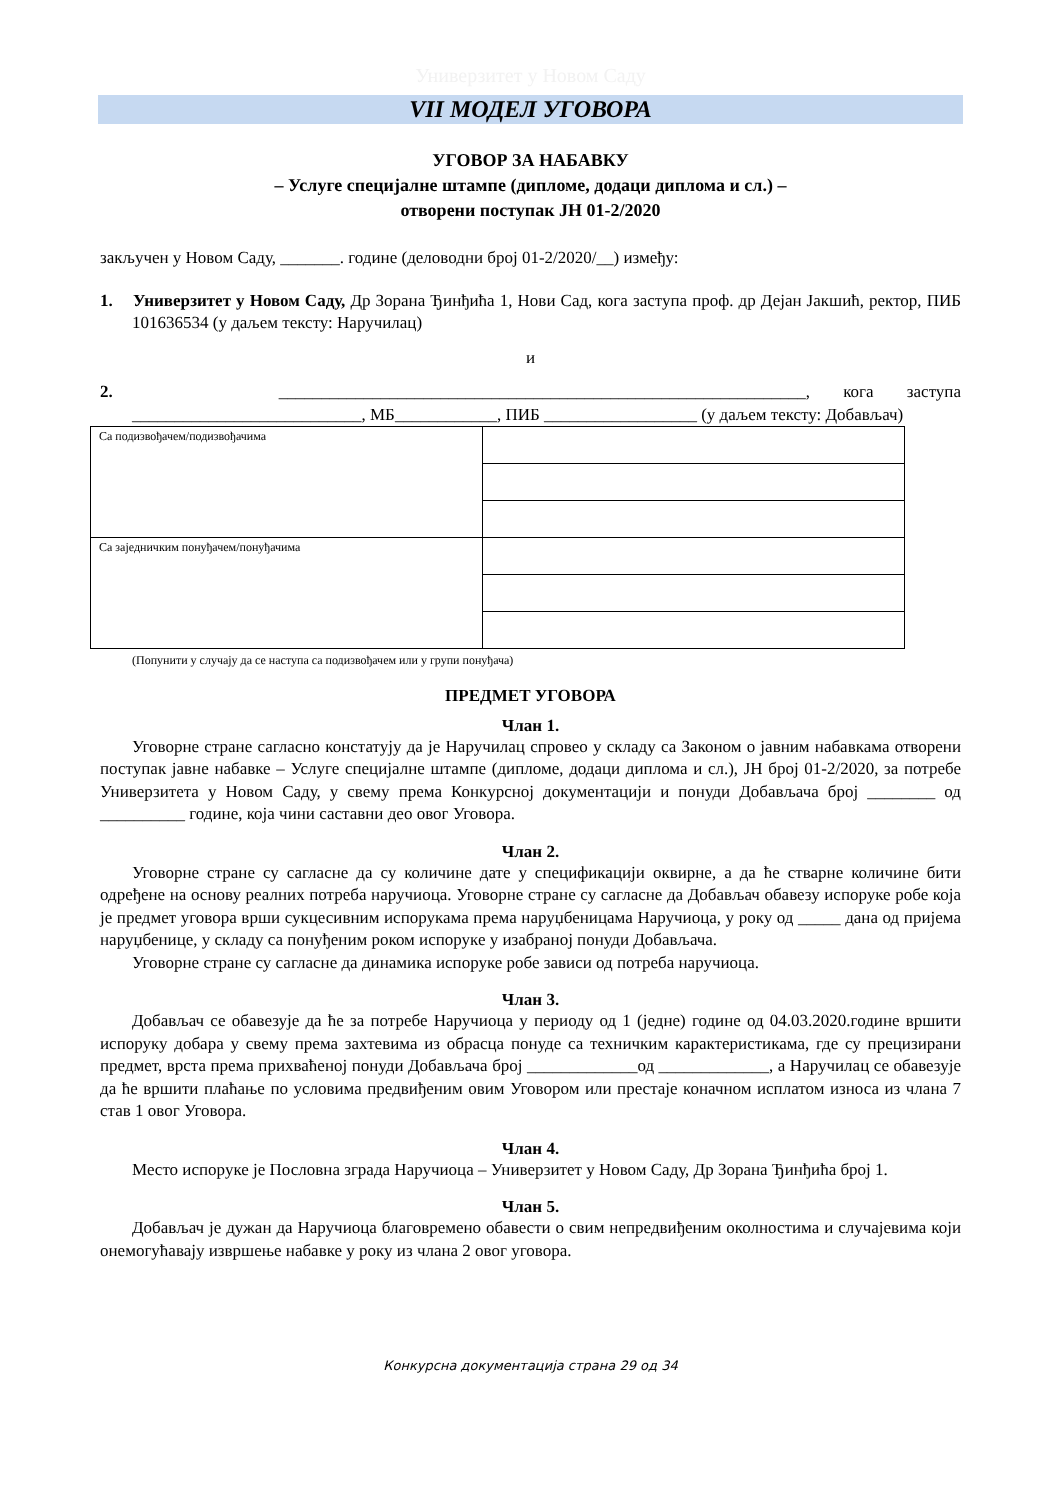Универзитет у Новом Саду
VII МОДЕЛ УГОВОРА
УГОВОР ЗА НАБАВКУ
– Услуге специјалне штампе (дипломе, додаци диплома и сл.) –
отворени поступак ЈН 01-2/2020
закључен у Новом Саду, _______. године (деловодни број 01-2/2020/__) између:
1. Универзитет у Новом Саду, Др Зорана Ђинђића 1, Нови Сад, кога заступа проф. др Дејан Јакшић, ректор, ПИБ 101636534 (у даљем тексту: Наручилац)
и
2. ______________________________________________________________, кога заступа ___________________________, МБ____________, ПИБ __________________ (у даљем тексту: Добављач)
| Са подизвођачем/подизвођачима | |
| Са заједничким понуђачем/понуђачима | |
(Попунити у случају да се наступа са подизвођачем или у групи понуђача)
ПРЕДМЕТ УГОВОРА
Члан 1.
Уговорне стране сагласно констатују да је Наручилац спровео у складу са Законом о јавним набавкама отворени поступак јавне набавке – Услуге специјалне штампе (дипломе, додаци диплома и сл.), ЈН број 01-2/2020, за потребе Универзитета у Новом Саду, у свему према Конкурсној документацији и понуди Добављача број ________ од __________ године, која чини саставни део овог Уговора.
Члан 2.
Уговорне стране су сагласне да су количине дате у спецификацији оквирне, а да ће стварне количине бити одређене на основу реалних потреба наручиоца. Уговорне стране су сагласне да Добављач обавезу испоруке робе која је предмет уговора врши сукцесивним испорукама према наруџбеницама Наручиоца, у року од _____ дана од пријема наруџбенице, у складу са понуђеним роком испоруке у изабраној понуди Добављача.
Уговорне стране су сагласне да динамика испоруке робе зависи од потреба наручиоца.
Члан 3.
Добављач се обавезује да ће за потребе Наручиоца у периоду од 1 (једне) године од 04.03.2020.године вршити испоруку добара у свему према захтевима из обрасца понуде са техничким карактеристикама, где су прецизирани предмет, врста према прихваћеној понуди Добављача број _____________од _____________, а Наручилац се обавезује да ће вршити плаћање по условима предвиђеним овим Уговором или престаје коначном исплатом износа из члана 7 став 1 овог Уговора.
Члан 4.
Место испоруке је Пословна зграда Наручиоца – Универзитет у Новом Саду, Др Зорана Ђинђића број 1.
Члан 5.
Добављач је дужан да Наручиоца благовремено обавести о свим непредвиђеним околностима и случајевима који онемогућавају извршење набавке у року из члана 2 овог уговора.
Конкурсна документација страна 29 од 34